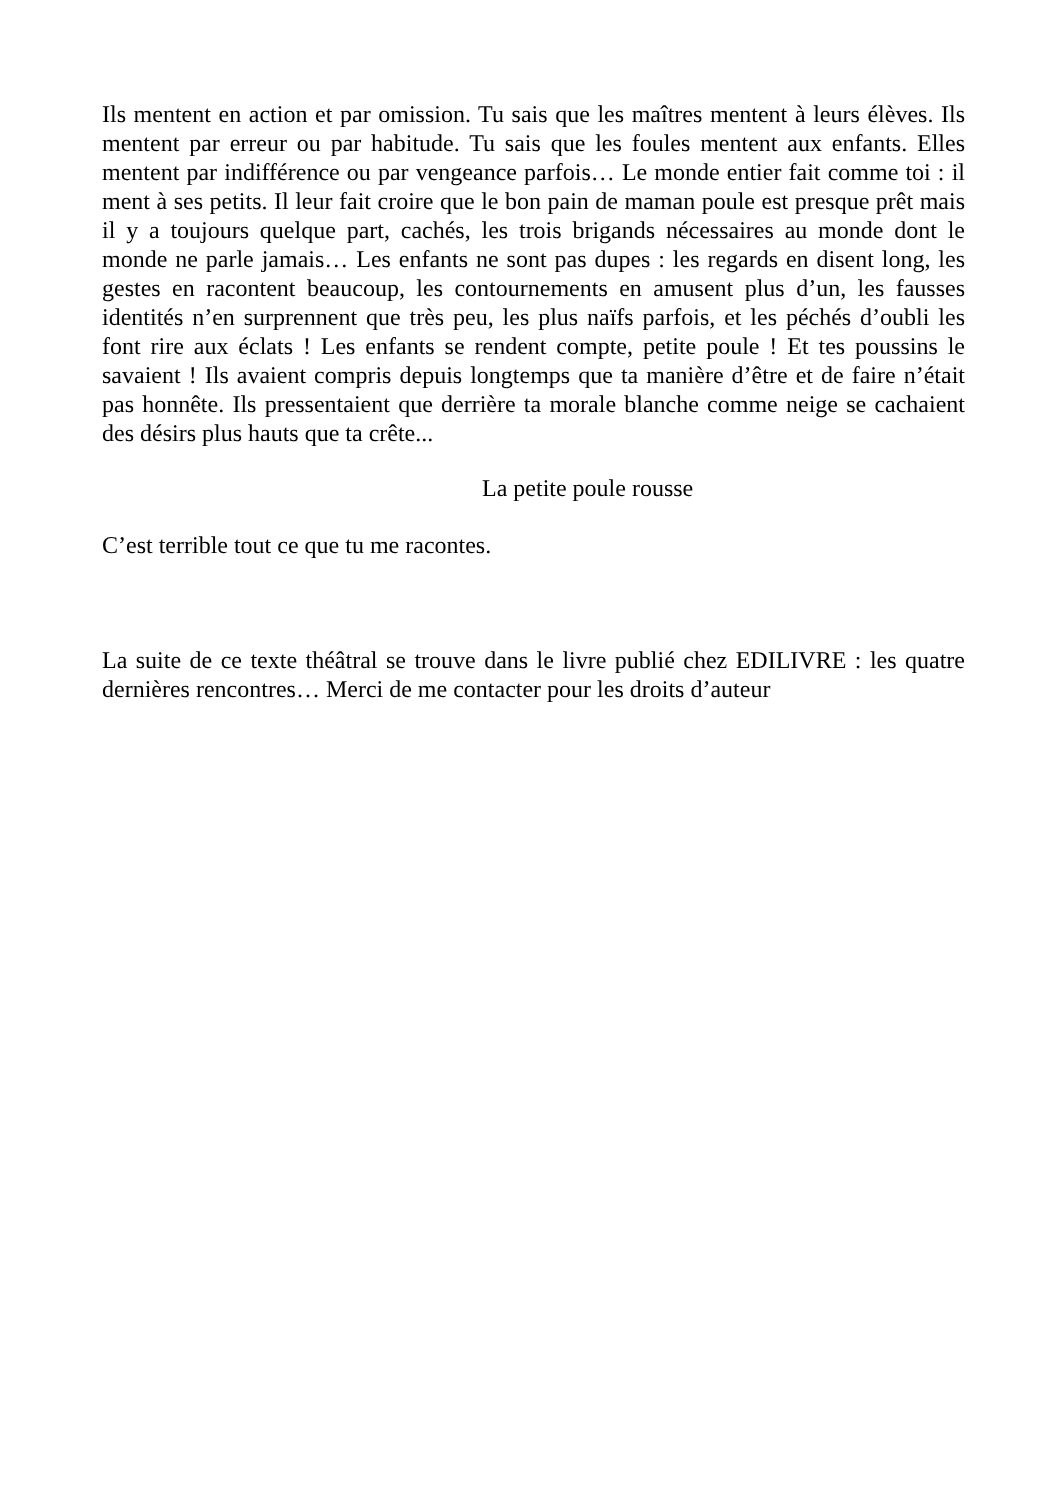Ils mentent en action et par omission. Tu sais que les maîtres mentent à leurs élèves. Ils mentent par erreur ou par habitude. Tu sais que les foules mentent aux enfants. Elles mentent par indifférence ou par vengeance parfois… Le monde entier fait comme toi : il ment à ses petits. Il leur fait croire que le bon pain de maman poule est presque prêt mais il y a toujours quelque part, cachés, les trois brigands nécessaires au monde dont le monde ne parle jamais… Les enfants ne sont pas dupes : les regards en disent long, les gestes en racontent beaucoup, les contournements en amusent plus d’un, les fausses identités n’en surprennent que très peu, les plus naïfs parfois, et les péchés d’oubli les font rire aux éclats ! Les enfants se rendent compte, petite poule ! Et tes poussins le savaient ! Ils avaient compris depuis longtemps que ta manière d’être et de faire n’était pas honnête. Ils pressentaient que derrière ta morale blanche comme neige se cachaient des désirs plus hauts que ta crête...
La petite poule rousse
C’est terrible tout ce que tu me racontes.
La suite de ce texte théâtral se trouve dans le livre publié chez EDILIVRE : les quatre dernières rencontres… Merci de me contacter pour les droits d’auteur